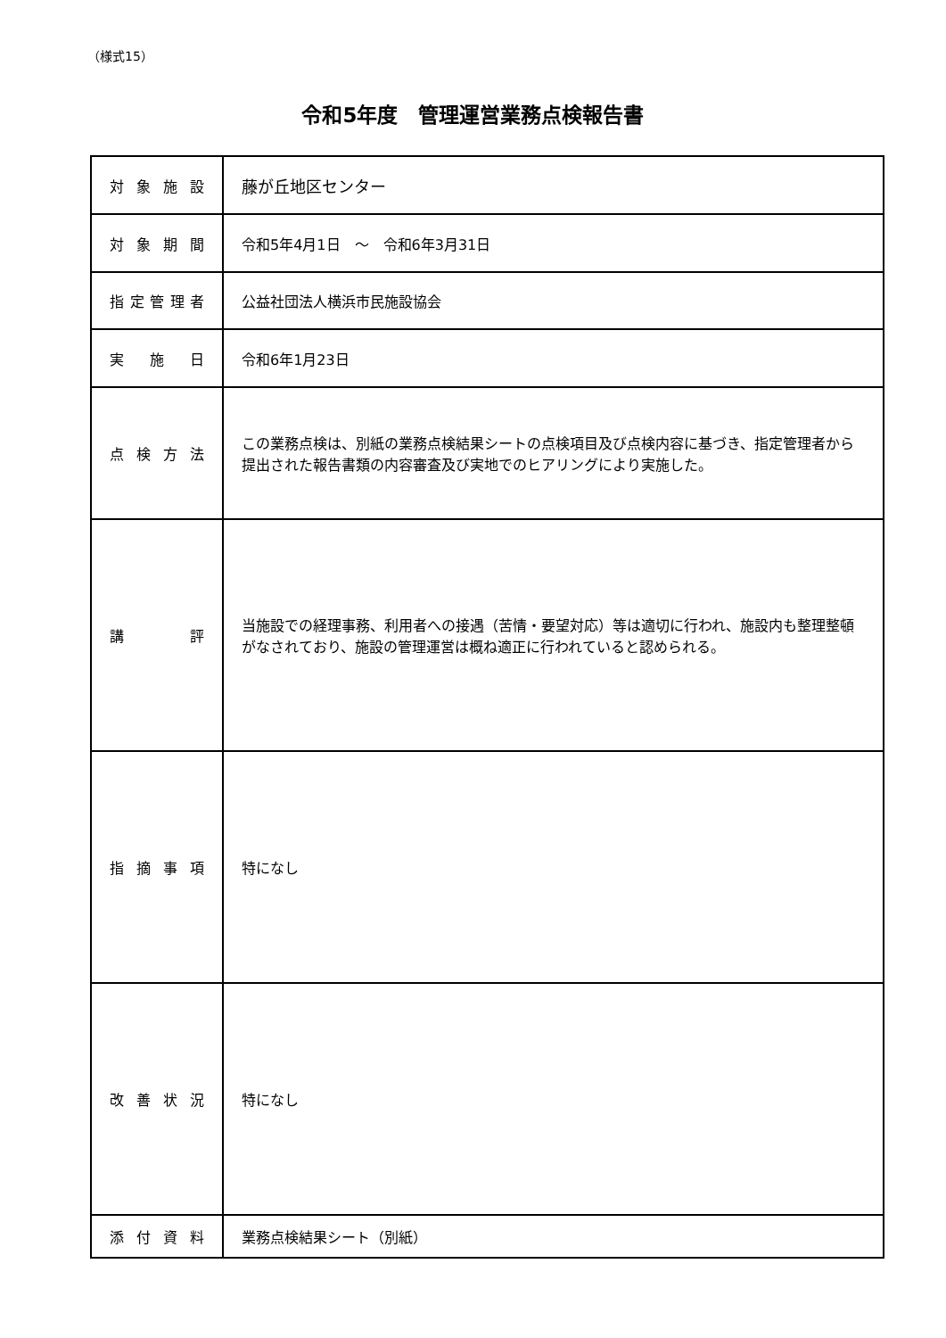（様式15）
令和5年度　管理運営業務点検報告書
| 対 象 施 設 | 藤が丘地区センター |
| 対 象 期 間 | 令和5年4月1日 ～ 令和6年3月31日 |
| 指定管理者 | 公益社団法人横浜市民施設協会 |
| 実 施 日 | 令和6年1月23日 |
| 点 検 方 法 | この業務点検は、別紙の業務点検結果シートの点検項目及び点検内容に基づき、指定管理者から提出された報告書類の内容審査及び実地でのヒアリングにより実施した。 |
| 講 評 | 当施設での経理事務、利用者への接遇（苦情・要望対応）等は適切に行われ、施設内も整理整頓がなされており、施設の管理運営は概ね適正に行われていると認められる。 |
| 指 摘 事 項 | 特になし |
| 改 善 状 況 | 特になし |
| 添 付 資 料 | 業務点検結果シート（別紙） |